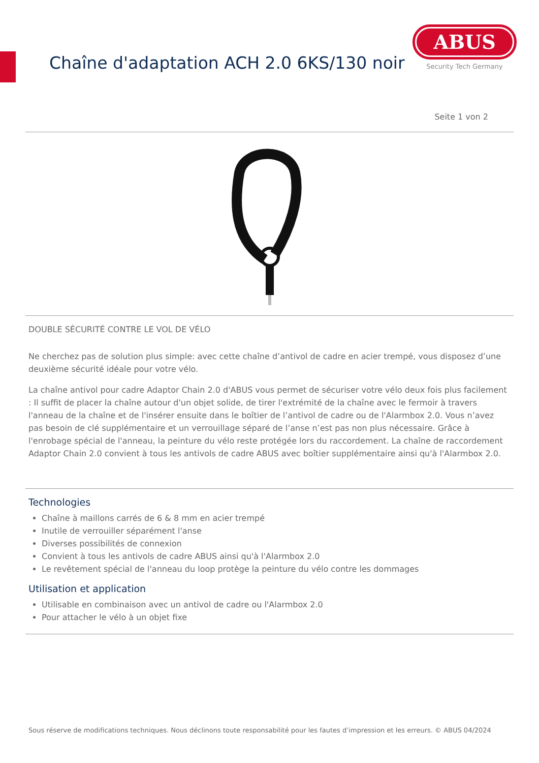Chaîne d'adaptation ACH 2.0 6KS/130 noir
ABUS
Security Tech Germany
Seite 1 von 2
DOUBLE SÉCURITÉ CONTRE LE VOL DE VÉLO
Ne cherchez pas de solution plus simple: avec cette chaîne d’antivol de cadre en acier trempé, vous disposez d’une deuxième sécurité idéale pour votre vélo.
La chaîne antivol pour cadre Adaptor Chain 2.0 d'ABUS vous permet de sécuriser votre vélo deux fois plus facilement : Il suffit de placer la chaîne autour d'un objet solide, de tirer l'extrémité de la chaîne avec le fermoir à travers l'anneau de la chaîne et de l'insérer ensuite dans le boîtier de l’antivol de cadre ou de l'Alarmbox 2.0. Vous n’avez pas besoin de clé supplémentaire et un verrouillage séparé de l’anse n’est pas non plus nécessaire. Grâce à l'enrobage spécial de l'anneau, la peinture du vélo reste protégée lors du raccordement. La chaîne de raccordement Adaptor Chain 2.0 convient à tous les antivols de cadre ABUS avec boîtier supplémentaire ainsi qu'à l'Alarmbox 2.0.
Technologies
Chaîne à maillons carrés de 6 & 8 mm en acier trempé
Inutile de verrouiller séparément l'anse
Diverses possibilités de connexion
Convient à tous les antivols de cadre ABUS ainsi qu'à l'Alarmbox 2.0
Le revêtement spécial de l'anneau du loop protège la peinture du vélo contre les dommages
Utilisation et application
Utilisable en combinaison avec un antivol de cadre ou l'Alarmbox 2.0
Pour attacher le vélo à un objet fixe
Sous réserve de modifications techniques. Nous déclinons toute responsabilité pour les fautes d’impression et les erreurs. © ABUS 04/2024